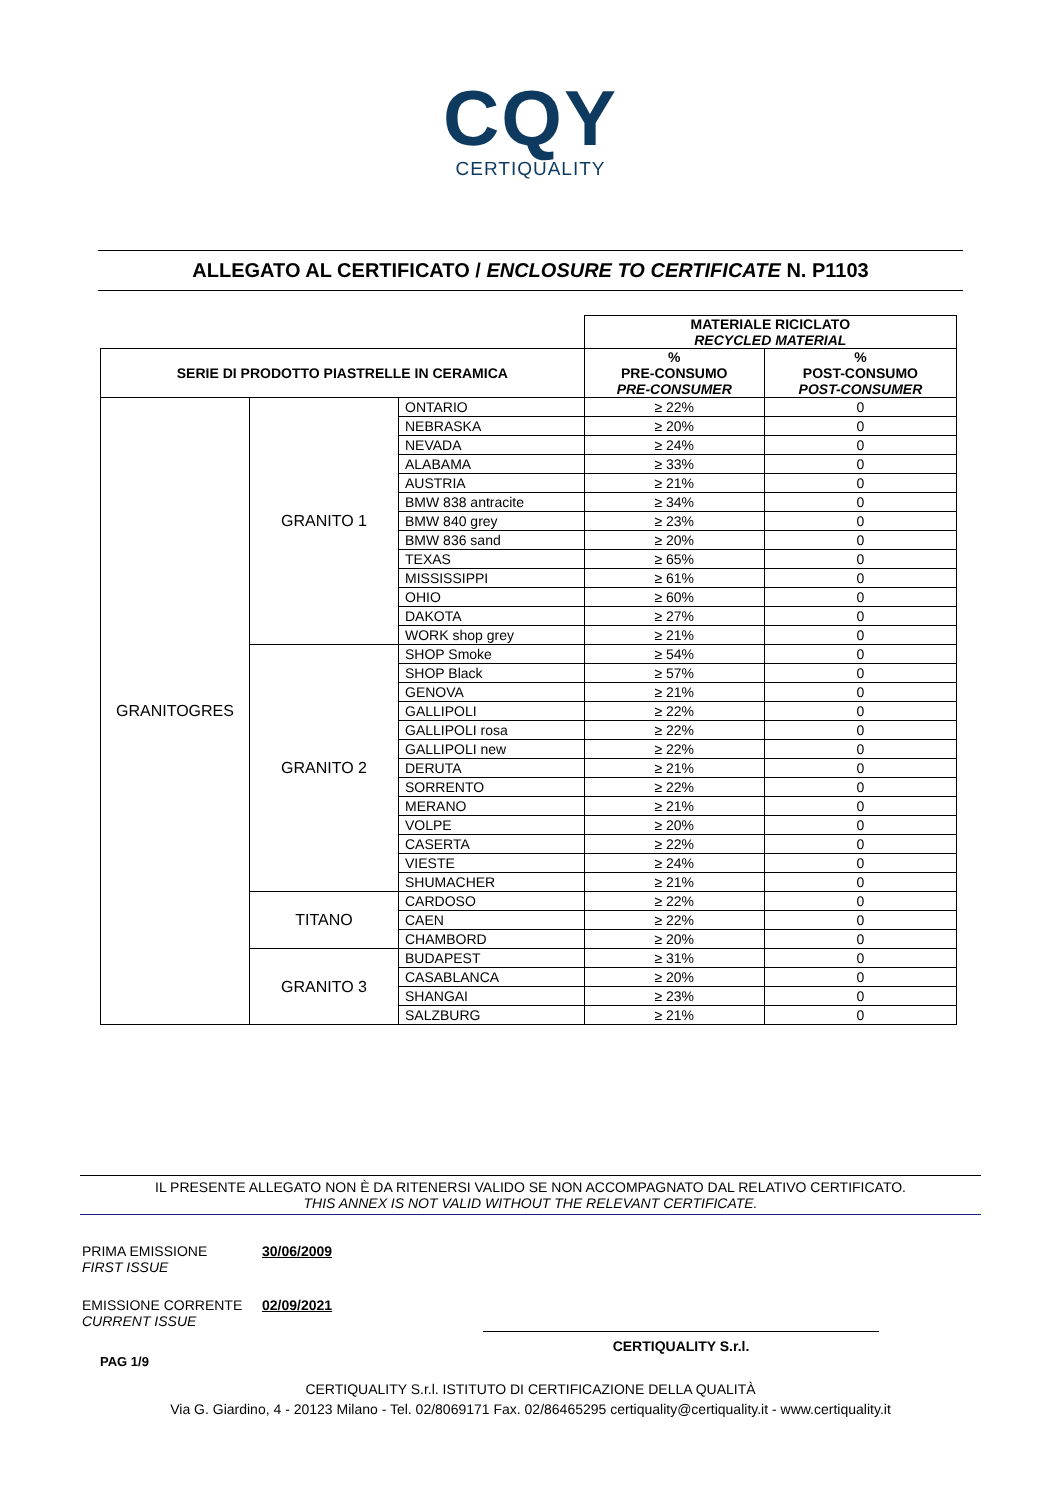CQY
CERTIQUALITY
ALLEGATO AL CERTIFICATO / ENCLOSURE TO CERTIFICATE N. P1103
| | | | MATERIALE RICICLATO RECYCLED MATERIAL | |
| SERIE DI PRODOTTO PIASTRELLE IN CERAMICA | | | % PRE-CONSUMO PRE-CONSUMER | % POST-CONSUMO POST-CONSUMER |
| GRANITOGRES | GRANITO 1 | ONTARIO | ≥ 22% | 0 |
| | | NEBRASKA | ≥ 20% | 0 |
| | | NEVADA | ≥ 24% | 0 |
| | | ALABAMA | ≥ 33% | 0 |
| | | AUSTRIA | ≥ 21% | 0 |
| | | BMW 838 antracite | ≥ 34% | 0 |
| | | BMW 840 grey | ≥ 23% | 0 |
| | | BMW 836 sand | ≥ 20% | 0 |
| | | TEXAS | ≥ 65% | 0 |
| | | MISSISSIPPI | ≥ 61% | 0 |
| | | OHIO | ≥ 60% | 0 |
| | | DAKOTA | ≥ 27% | 0 |
| | | WORK shop grey | ≥ 21% | 0 |
| | GRANITO 2 | SHOP Smoke | ≥ 54% | 0 |
| | | SHOP Black | ≥ 57% | 0 |
| | | GENOVA | ≥ 21% | 0 |
| | | GALLIPOLI | ≥ 22% | 0 |
| | | GALLIPOLI rosa | ≥ 22% | 0 |
| | | GALLIPOLI new | ≥ 22% | 0 |
| | | DERUTA | ≥ 21% | 0 |
| | | SORRENTO | ≥ 22% | 0 |
| | | MERANO | ≥ 21% | 0 |
| | | VOLPE | ≥ 20% | 0 |
| | | CASERTA | ≥ 22% | 0 |
| | | VIESTE | ≥ 24% | 0 |
| | | SHUMACHER | ≥ 21% | 0 |
| | TITANO | CARDOSO | ≥ 22% | 0 |
| | | CAEN | ≥ 22% | 0 |
| | | CHAMBORD | ≥ 20% | 0 |
| | GRANITO 3 | BUDAPEST | ≥ 31% | 0 |
| | | CASABLANCA | ≥ 20% | 0 |
| | | SHANGAI | ≥ 23% | 0 |
| | | SALZBURG | ≥ 21% | 0 |
IL PRESENTE ALLEGATO NON È DA RITENERSI VALIDO SE NON ACCOMPAGNATO DAL RELATIVO CERTIFICATO.
THIS ANNEX IS NOT VALID WITHOUT THE RELEVANT CERTIFICATE.
PRIMA EMISSIONE
FIRST ISSUE 30/06/2009
EMISSIONE CORRENTE
CURRENT ISSUE 02/09/2021
CERTIQUALITY S.r.l.
PAG 1/9
CERTIQUALITY S.r.l. ISTITUTO DI CERTIFICAZIONE DELLA QUALITÀ
Via G. Giardino, 4 - 20123 Milano - Tel. 02/8069171 Fax. 02/86465295 certiquality@certiquality.it - www.certiquality.it